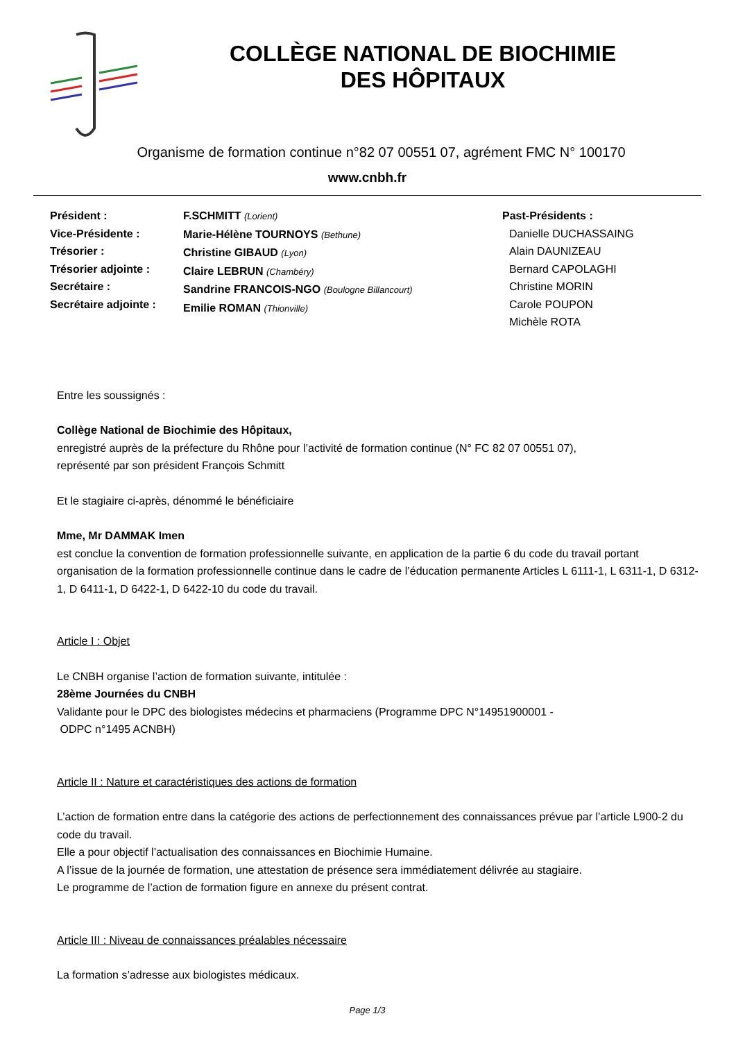COLLÈGE NATIONAL DE BIOCHIMIE
DES HÔPITAUX
Organisme de formation continue n°82 07 00551 07, agrément FMC N° 100170
www.cnbh.fr
Président :
Vice-Présidente :
Trésorier :
Trésorier adjointe :
Secrétaire :
Secrétaire adjointe :
F.SCHMITT (Lorient)
Marie-Hélène TOURNOYS (Bethune)
Christine GIBAUD (Lyon)
Claire LEBRUN (Chambéry)
Sandrine FRANCOIS-NGO (Boulogne Billancourt)
Emilie ROMAN (Thionville)
Past-Présidents :
Danielle DUCHASSAING
Alain DAUNIZEAU
Bernard CAPOLAGHI
Christine MORIN
Carole POUPON
Michèle ROTA
Entre les soussignés :
Collège National de Biochimie des Hôpitaux,
enregistré auprès de la préfecture du Rhône pour l’activité de formation continue (N° FC 82 07 00551 07),
représenté par son président François Schmitt
Et le stagiaire ci-après, dénommé le bénéficiaire
Mme, Mr DAMMAK Imen
est conclue la convention de formation professionnelle suivante, en application de la partie 6 du code du travail portant organisation de la formation professionnelle continue dans le cadre de l’éducation permanente Articles L 6111-1, L 6311-1, D 6312-1, D 6411-1, D 6422-1, D 6422-10 du code du travail.
Article I : Objet
Le CNBH organise l’action de formation suivante, intitulée :
28ème Journées du CNBH
Validante pour le DPC des biologistes médecins et pharmaciens (Programme DPC N°14951900001 -
ODPC n°1495 ACNBH)
Article II : Nature et caractéristiques des actions de formation
L’action de formation entre dans la catégorie des actions de perfectionnement des connaissances prévue par l’article L900-2 du code du travail.
Elle a pour objectif l’actualisation des connaissances en Biochimie Humaine.
A l’issue de la journée de formation, une attestation de présence sera immédiatement délivrée au stagiaire.
Le programme de l’action de formation figure en annexe du présent contrat.
Article III : Niveau de connaissances préalables nécessaire
La formation s’adresse aux biologistes médicaux.
Page 1/3